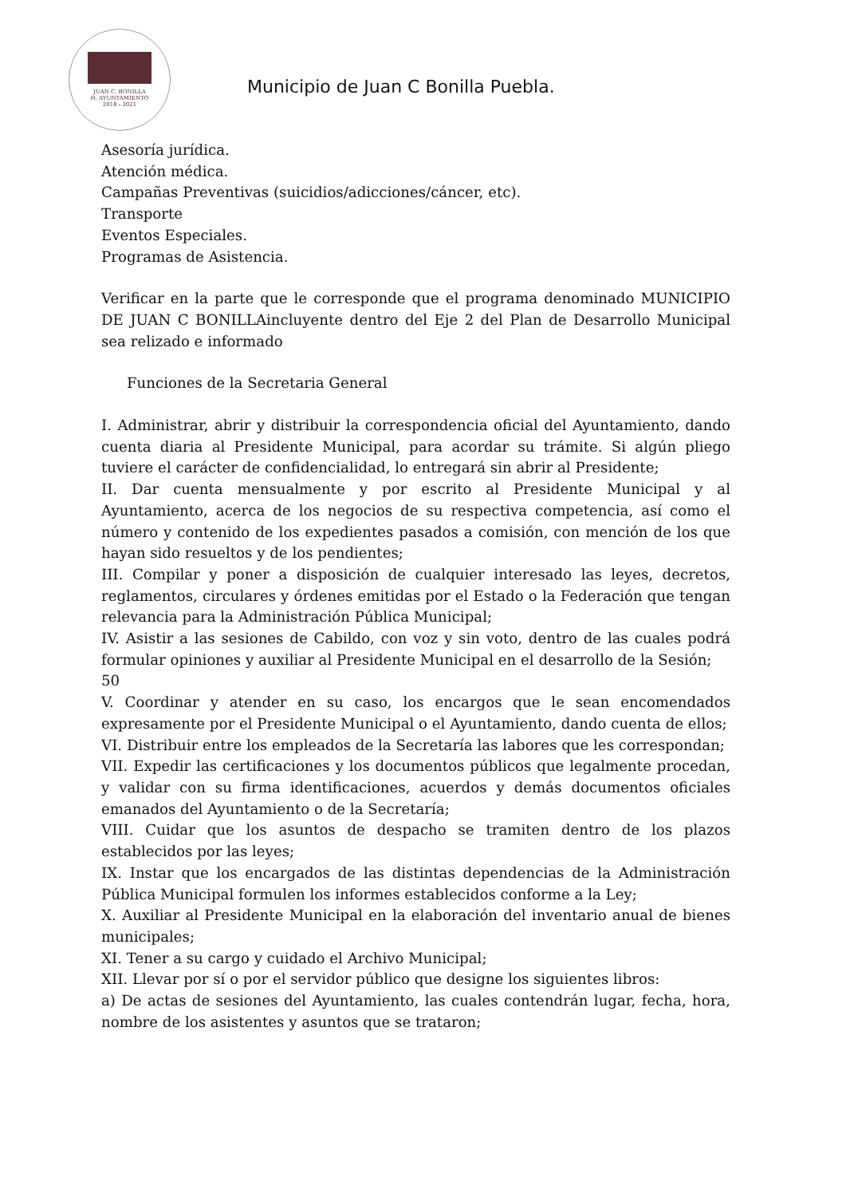JUAN C. BONILLA
H. AYUNTAMIENTO
2018 - 2021
Municipio de Juan C Bonilla Puebla.
Asesoría jurídica.
Atención médica.
Campañas Preventivas (suicidios/adicciones/cáncer, etc).
Transporte
Eventos Especiales.
Programas de Asistencia.
Verificar en la parte que le corresponde que el programa denominado MUNICIPIO DE JUAN C BONILLAincluyente dentro del Eje 2 del Plan de Desarrollo Municipal sea relizado e informado
Funciones de la Secretaria General
I. Administrar, abrir y distribuir la correspondencia oficial del Ayuntamiento, dando cuenta diaria al Presidente Municipal, para acordar su trámite. Si algún pliego tuviere el carácter de confidencialidad, lo entregará sin abrir al Presidente;
II. Dar cuenta mensualmente y por escrito al Presidente Municipal y al Ayuntamiento, acerca de los negocios de su respectiva competencia, así como el número y contenido de los expedientes pasados a comisión, con mención de los que hayan sido resueltos y de los pendientes;
III. Compilar y poner a disposición de cualquier interesado las leyes, decretos, reglamentos, circulares y órdenes emitidas por el Estado o la Federación que tengan relevancia para la Administración Pública Municipal;
IV. Asistir a las sesiones de Cabildo, con voz y sin voto, dentro de las cuales podrá formular opiniones y auxiliar al Presidente Municipal en el desarrollo de la Sesión;
50
V. Coordinar y atender en su caso, los encargos que le sean encomendados expresamente por el Presidente Municipal o el Ayuntamiento, dando cuenta de ellos;
VI. Distribuir entre los empleados de la Secretaría las labores que les correspondan;
VII. Expedir las certificaciones y los documentos públicos que legalmente procedan, y validar con su firma identificaciones, acuerdos y demás documentos oficiales emanados del Ayuntamiento o de la Secretaría;
VIII. Cuidar que los asuntos de despacho se tramiten dentro de los plazos establecidos por las leyes;
IX. Instar que los encargados de las distintas dependencias de la Administración Pública Municipal formulen los informes establecidos conforme a la Ley;
X. Auxiliar al Presidente Municipal en la elaboración del inventario anual de bienes municipales;
XI. Tener a su cargo y cuidado el Archivo Municipal;
XII. Llevar por sí o por el servidor público que designe los siguientes libros:
a) De actas de sesiones del Ayuntamiento, las cuales contendrán lugar, fecha, hora, nombre de los asistentes y asuntos que se trataron;